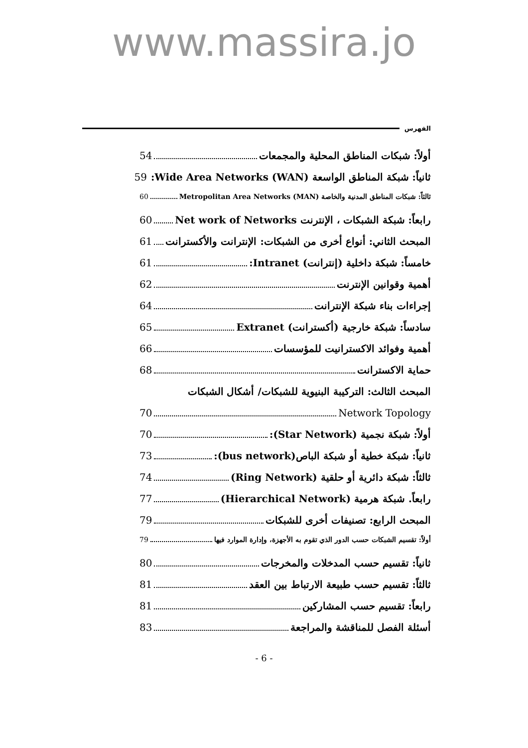www.massira.jo
الفهرس
أولاً: شبكات المناطق المحلية والمجمعات 54
ثانياً: شبكة المناطق الواسعة Wide Area Networks (WAN): 59
ثالثاً: شبكات المناطق المدنية والخاصة Metropolitan Area Networks (MAN) 60
رابعاً: شبكة الشبكات ، الإنترنت Net work of Networks 60
المبحث الثاني: أنواع أخرى من الشبكات: الإنترانت والأكسترانت 61
خامساً: شبكة داخلية (إنترانت) Intranet: 61
أهمية وقوانين الإنترنت 62
إجراءات بناء شبكة الإنترانت 64
سادساً: شبكة خارجية (أكسترانت) Extranet 65
أهمية وفوائد الاكسترانيت للمؤسسات 66
حماية الاكسترانت 68
المبحث الثالث: التركيبة البنيوية للشبكات/ أشكال الشبكات
Network Topology 70
أولاً: شبكة نجمية (Star Network): 70
ثانياً: شبكة خطية أو شبكة الباص(bus network): 73
ثالثاً: شبكة دائرية أو حلقية (Ring Network) 74
رابعاً. شبكة هرمية (Hierarchical Network) 77
المبحث الرابع: تصنيفات أخرى للشبكات 79
أولاً: تقسيم الشبكات حسب الدور الذي تقوم به الأجهزة، وإدارة الموارد فيها 79
ثانياً: تقسيم حسب المدخلات والمخرجات 80
ثالثاً: تقسيم حسب طبيعة الارتباط بين العقد 81
رابعاً: تقسيم حسب المشاركين 81
أسئلة الفصل للمناقشة والمراجعة 83
- 6 -